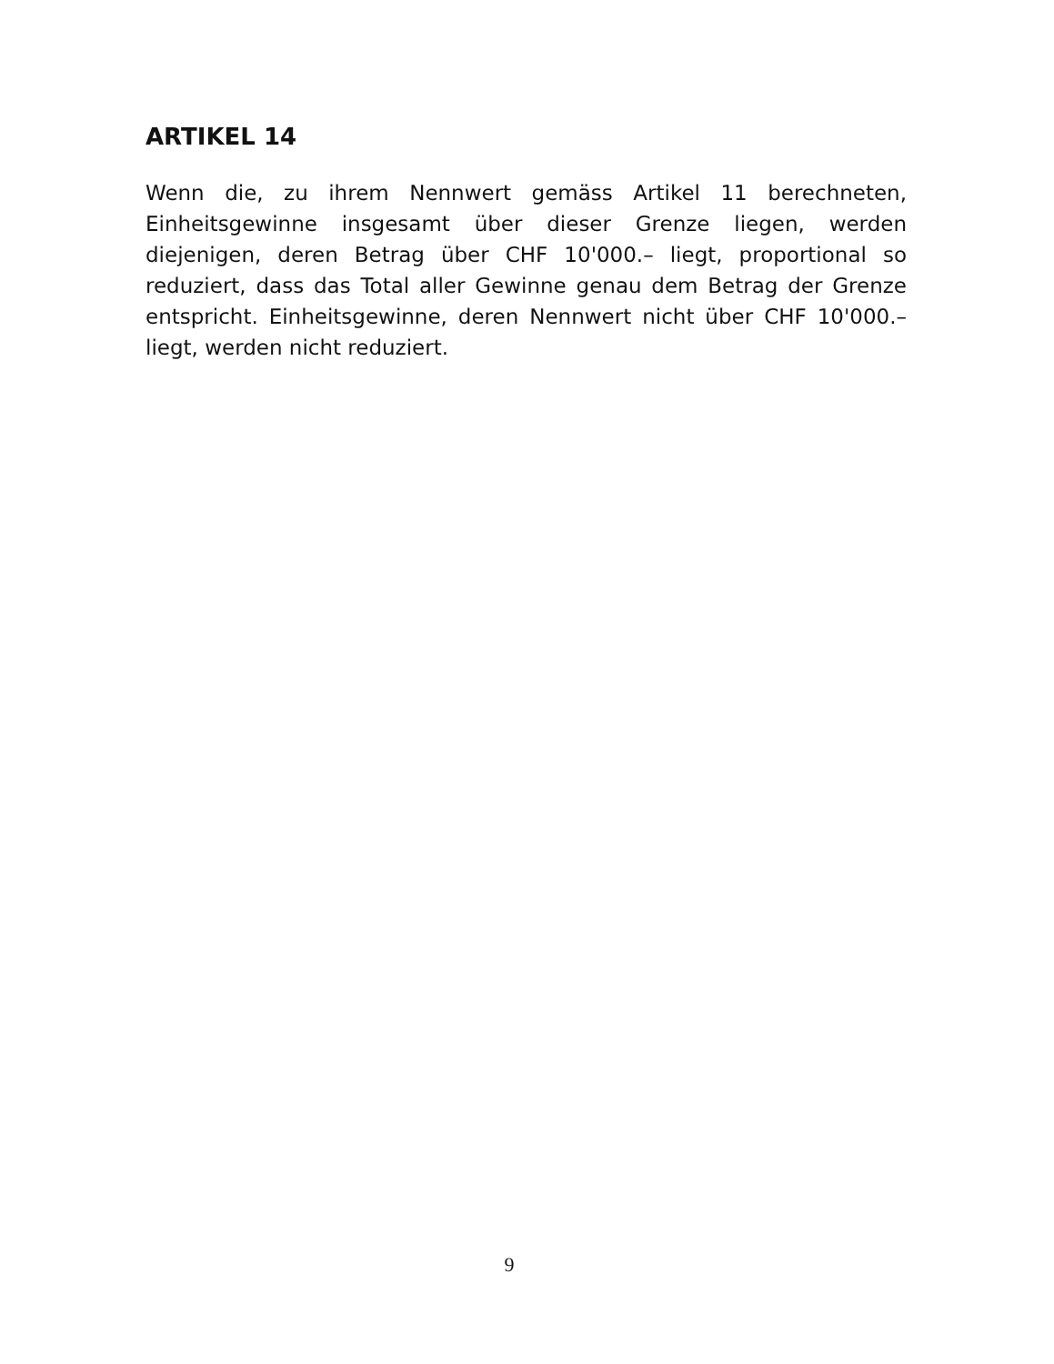ARTIKEL 14
Wenn die, zu ihrem Nennwert gemäss Artikel 11 berechneten, Einheitsgewinne insgesamt über dieser Grenze liegen, werden diejenigen, deren Betrag über CHF 10'000.– liegt, proportional so reduziert, dass das Total aller Gewinne genau dem Betrag der Grenze entspricht. Einheitsgewinne, deren Nennwert nicht über CHF 10'000.– liegt, werden nicht reduziert.
9